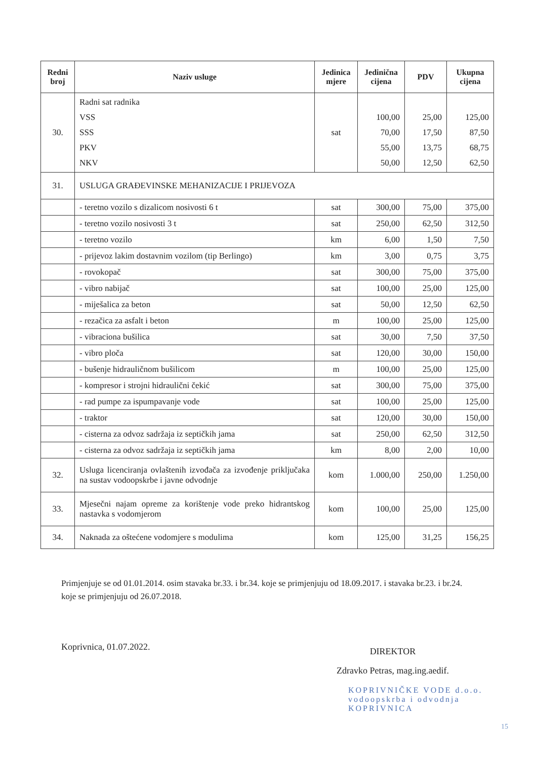| Redni broj | Naziv usluge | Jedinica mjere | Jedinična cijena | PDV | Ukupna cijena |
| --- | --- | --- | --- | --- | --- |
| 30. | Radni sat radnika VSS SSS PKV NKV | sat | 100,00 70,00 55,00 50,00 | 25,00 17,50 13,75 12,50 | 125,00 87,50 68,75 62,50 |
| 31. | USLUGA GRAĐEVINSKE MEHANIZACIJE I PRIJEVOZA | | | | |
| | - teretno vozilo s dizalicom nosivosti 6 t | sat | 300,00 | 75,00 | 375,00 |
| | - teretno vozilo nosivosti 3 t | sat | 250,00 | 62,50 | 312,50 |
| | - teretno vozilo | km | 6,00 | 1,50 | 7,50 |
| | - prijevoz lakim dostavnim vozilom (tip Berlingo) | km | 3,00 | 0,75 | 3,75 |
| | - rovokopač | sat | 300,00 | 75,00 | 375,00 |
| | - vibro nabijač | sat | 100,00 | 25,00 | 125,00 |
| | - miješalica za beton | sat | 50,00 | 12,50 | 62,50 |
| | - rezačica za asfalt i beton | m | 100,00 | 25,00 | 125,00 |
| | - vibraciona bušilica | sat | 30,00 | 7,50 | 37,50 |
| | - vibro ploča | sat | 120,00 | 30,00 | 150,00 |
| | - bušenje hidrauličnom bušilicom | m | 100,00 | 25,00 | 125,00 |
| | - kompresor i strojni hidraulični čekić | sat | 300,00 | 75,00 | 375,00 |
| | - rad pumpe za ispumpavanje vode | sat | 100,00 | 25,00 | 125,00 |
| | - traktor | sat | 120,00 | 30,00 | 150,00 |
| | - cisterna za odvoz sadržaja iz septičkih jama | sat | 250,00 | 62,50 | 312,50 |
| | - cisterna za odvoz sadržaja iz septičkih jama | km | 8,00 | 2,00 | 10,00 |
| 32. | Usluga licenciranja ovlaštenih izvođača za izvođenje priključaka na sustav vodoopskrbe i javne odvodnje | kom | 1.000,00 | 250,00 | 1.250,00 |
| 33. | Mjesečni najam opreme za korištenje vode preko hidrantskog nastavka s vodomjerom | kom | 100,00 | 25,00 | 125,00 |
| 34. | Naknada za oštećene vodomjere s modulima | kom | 125,00 | 31,25 | 156,25 |
Primjenjuje se od 01.01.2014. osim stavaka br.33. i br.34. koje se primjenjuju od 18.09.2017. i stavaka br.23. i br.24. koje se primjenjuju od 26.07.2018.
Koprivnica, 01.07.2022.
DIREKTOR
Zdravko Petras, mag.ing.aedif.
KOPRIVNIČKE VODE d.o.o.
vodoopskrba i odvodnja
KOPRIVNICA
15